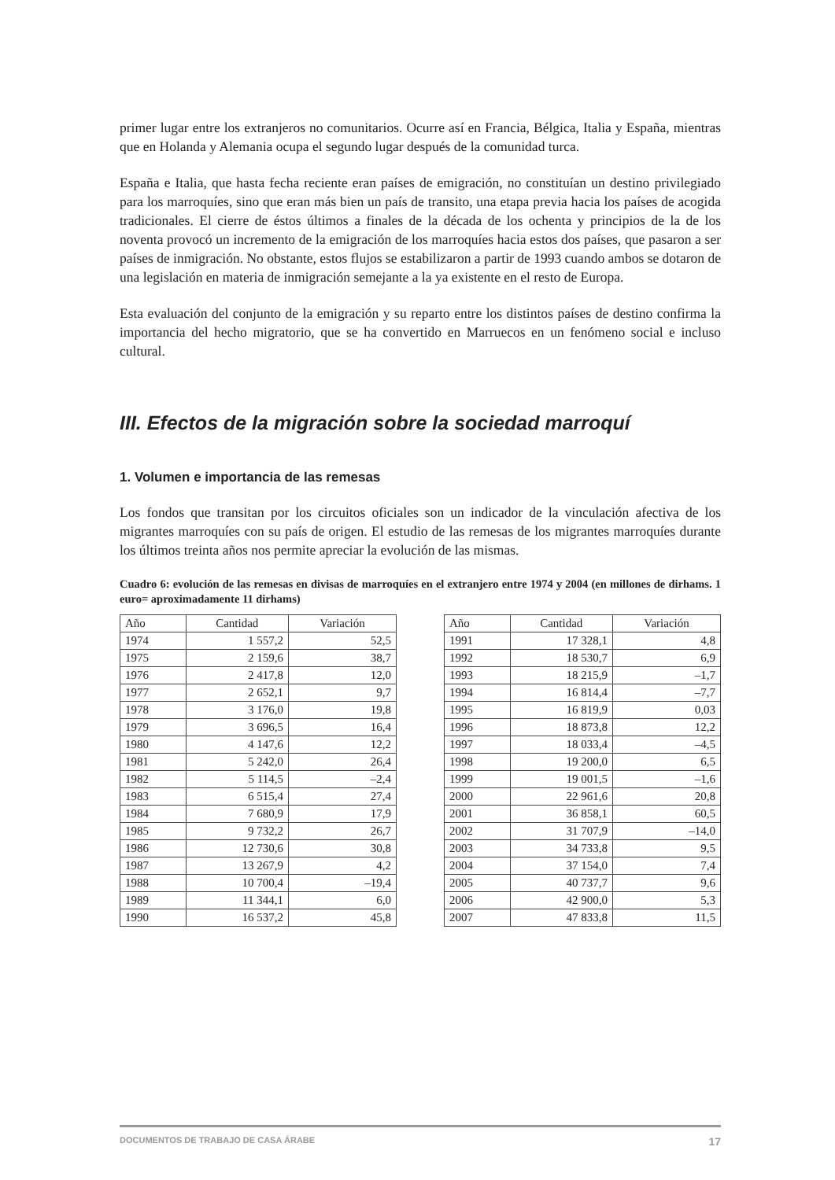primer lugar entre los extranjeros no comunitarios. Ocurre así en Francia, Bélgica, Italia y España, mientras que en Holanda y Alemania ocupa el segundo lugar después de la comunidad turca.
España e Italia, que hasta fecha reciente eran países de emigración, no constituían un destino privilegiado para los marroquíes, sino que eran más bien un país de transito, una etapa previa hacia los países de acogida tradicionales. El cierre de éstos últimos a finales de la década de los ochenta y principios de la de los noventa provocó un incremento de la emigración de los marroquíes hacia estos dos países, que pasaron a ser países de inmigración. No obstante, estos flujos se estabilizaron a partir de 1993 cuando ambos se dotaron de una legislación en materia de inmigración semejante a la ya existente en el resto de Europa.
Esta evaluación del conjunto de la emigración y su reparto entre los distintos países de destino confirma la importancia del hecho migratorio, que se ha convertido en Marruecos en un fenómeno social e incluso cultural.
III. Efectos de la migración sobre la sociedad marroquí
1. Volumen e importancia de las remesas
Los fondos que transitan por los circuitos oficiales son un indicador de la vinculación afectiva de los migrantes marroquíes con su país de origen. El estudio de las remesas de los migrantes marroquíes durante los últimos treinta años nos permite apreciar la evolución de las mismas.
Cuadro 6: evolución de las remesas en divisas de marroquíes en el extranjero entre 1974 y 2004 (en millones de dirhams. 1 euro= aproximadamente 11 dirhams)
| Año | Cantidad | Variación |
| --- | --- | --- |
| 1974 | 1 557,2 | 52,5 |
| 1975 | 2 159,6 | 38,7 |
| 1976 | 2 417,8 | 12,0 |
| 1977 | 2 652,1 | 9,7 |
| 1978 | 3 176,0 | 19,8 |
| 1979 | 3 696,5 | 16,4 |
| 1980 | 4 147,6 | 12,2 |
| 1981 | 5 242,0 | 26,4 |
| 1982 | 5 114,5 | –2,4 |
| 1983 | 6 515,4 | 27,4 |
| 1984 | 7 680,9 | 17,9 |
| 1985 | 9 732,2 | 26,7 |
| 1986 | 12 730,6 | 30,8 |
| 1987 | 13 267,9 | 4,2 |
| 1988 | 10 700,4 | –19,4 |
| 1989 | 11 344,1 | 6,0 |
| 1990 | 16 537,2 | 45,8 |
| Año | Cantidad | Variación |
| --- | --- | --- |
| 1991 | 17 328,1 | 4,8 |
| 1992 | 18 530,7 | 6,9 |
| 1993 | 18 215,9 | –1,7 |
| 1994 | 16 814,4 | –7,7 |
| 1995 | 16 819,9 | 0,03 |
| 1996 | 18 873,8 | 12,2 |
| 1997 | 18 033,4 | –4,5 |
| 1998 | 19 200,0 | 6,5 |
| 1999 | 19 001,5 | –1,6 |
| 2000 | 22 961,6 | 20,8 |
| 2001 | 36 858,1 | 60,5 |
| 2002 | 31 707,9 | –14,0 |
| 2003 | 34 733,8 | 9,5 |
| 2004 | 37 154,0 | 7,4 |
| 2005 | 40 737,7 | 9,6 |
| 2006 | 42 900,0 | 5,3 |
| 2007 | 47 833,8 | 11,5 |
DOCUMENTOS DE TRABAJO DE CASA ÁRABE 17